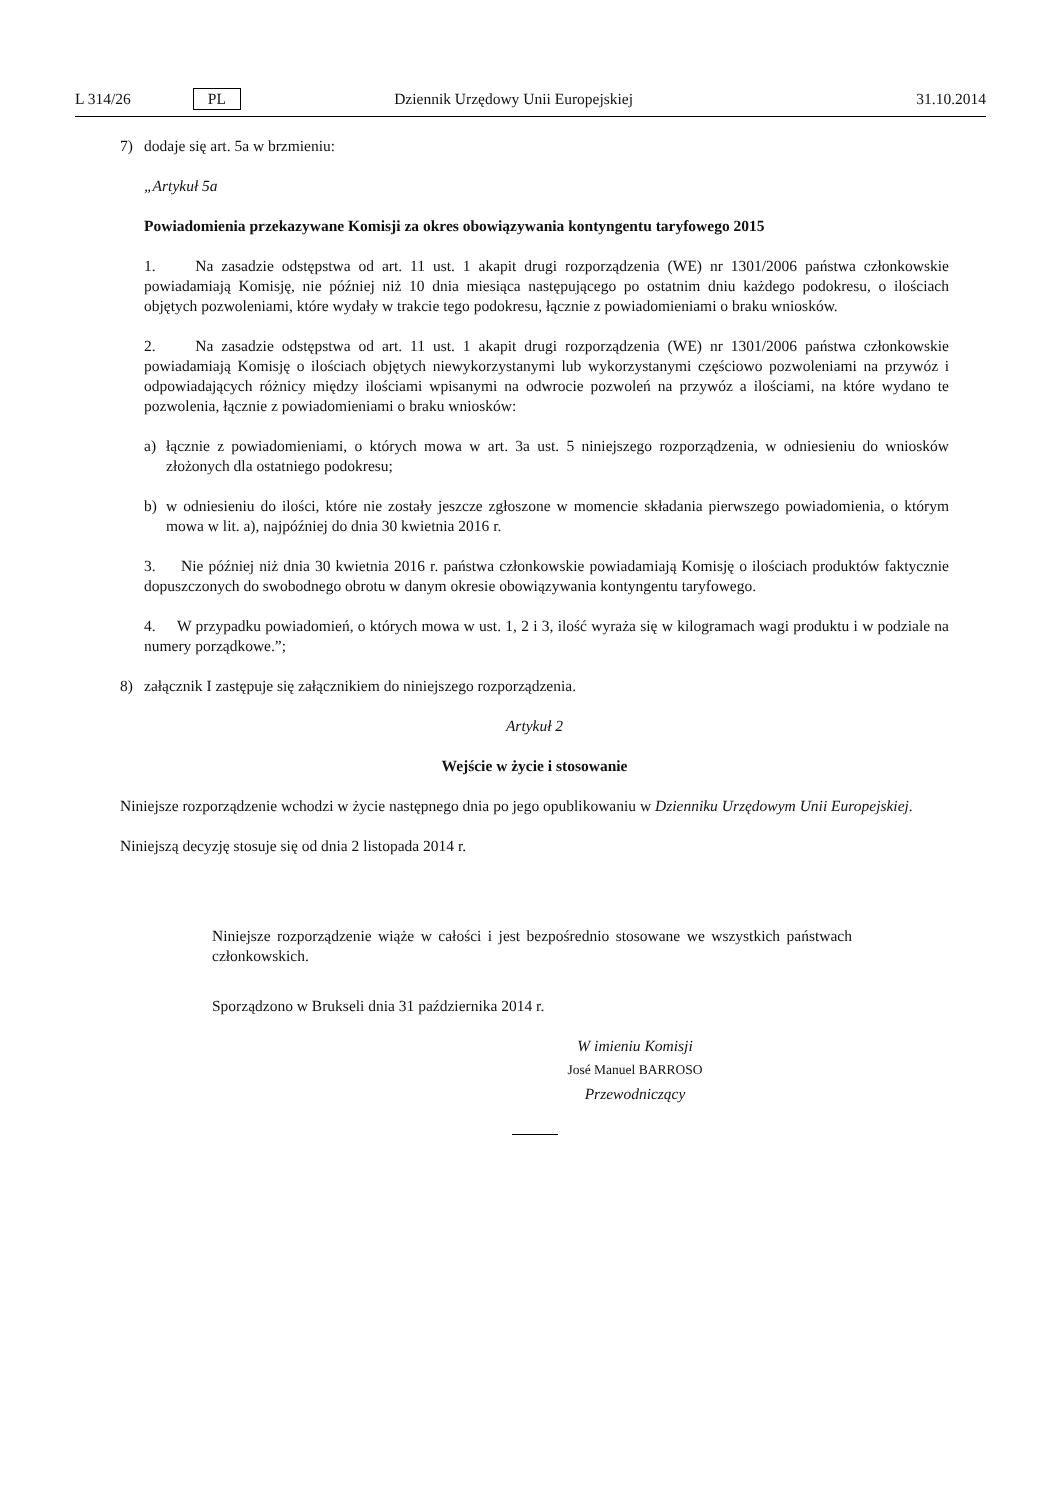L 314/26 PL Dziennik Urzędowy Unii Europejskiej 31.10.2014
7) dodaje się art. 5a w brzmieniu:
„Artykuł 5a
Powiadomienia przekazywane Komisji za okres obowiązywania kontyngentu taryfowego 2015
1. Na zasadzie odstępstwa od art. 11 ust. 1 akapit drugi rozporządzenia (WE) nr 1301/2006 państwa członkowskie powiadamiają Komisję, nie później niż 10 dnia miesiąca następującego po ostatnim dniu każdego podokresu, o ilościach objętych pozwoleniami, które wydały w trakcie tego podokresu, łącznie z powiadomieniami o braku wniosków.
2. Na zasadzie odstępstwa od art. 11 ust. 1 akapit drugi rozporządzenia (WE) nr 1301/2006 państwa członkowskie powiadamiają Komisję o ilościach objętych niewykorzystanymi lub wykorzystanymi częściowo pozwoleniami na przywóz i odpowiadających różnicy między ilościami wpisanymi na odwrocie pozwoleń na przywóz a ilościami, na które wydano te pozwolenia, łącznie z powiadomieniami o braku wniosków:
a) łącznie z powiadomieniami, o których mowa w art. 3a ust. 5 niniejszego rozporządzenia, w odniesieniu do wniosków złożonych dla ostatniego podokresu;
b) w odniesieniu do ilości, które nie zostały jeszcze zgłoszone w momencie składania pierwszego powiadomienia, o którym mowa w lit. a), najpóźniej do dnia 30 kwietnia 2016 r.
3. Nie później niż dnia 30 kwietnia 2016 r. państwa członkowskie powiadamiają Komisję o ilościach produktów faktycznie dopuszczonych do swobodnego obrotu w danym okresie obowiązywania kontyngentu taryfowego.
4. W przypadku powiadomień, o których mowa w ust. 1, 2 i 3, ilość wyraża się w kilogramach wagi produktu i w podziale na numery porządkowe.”;
8) załącznik I zastępuje się załącznikiem do niniejszego rozporządzenia.
Artykuł 2
Wejście w życie i stosowanie
Niniejsze rozporządzenie wchodzi w życie następnego dnia po jego opublikowaniu w Dzienniku Urzędowym Unii Europejskiej.
Niniejszą decyzję stosuje się od dnia 2 listopada 2014 r.
Niniejsze rozporządzenie wiąże w całości i jest bezpośrednio stosowane we wszystkich państwach członkowskich.
Sporządzono w Brukseli dnia 31 października 2014 r.
W imieniu Komisji
José Manuel BARROSO
Przewodniczący